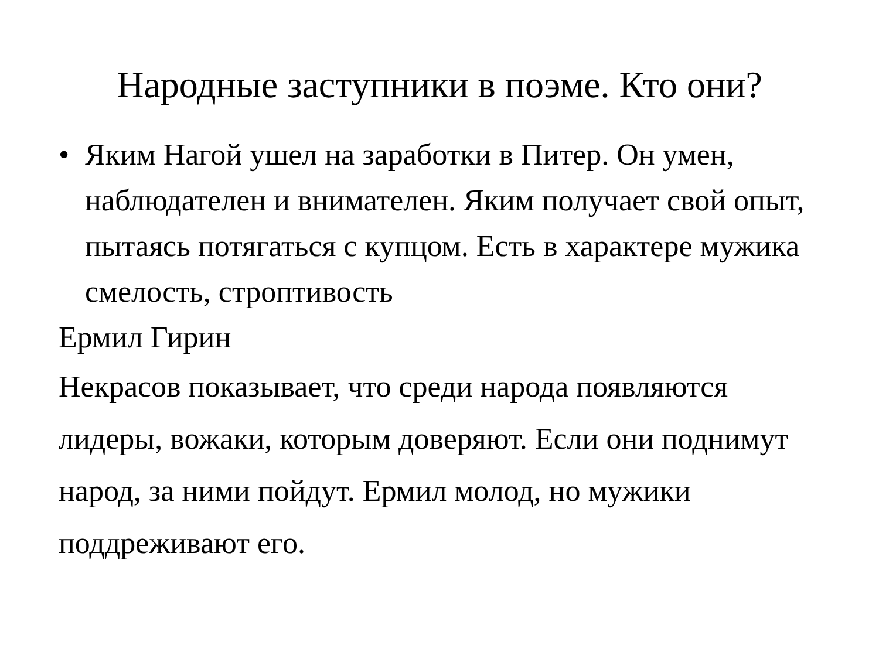Народные заступники в поэме. Кто они?
• Яким Нагой ушел на заработки в Питер. Он умен, наблюдателен и внимателен. Яким получает свой опыт, пытаясь потягаться с купцом. Есть в характере мужика смелость, строптивость
Ермил Гирин
Некрасов показывает, что среди народа появляются лидеры, вожаки, которым доверяют. Если они поднимут народ, за ними пойдут. Ермил молод, но мужики поддреживают его.